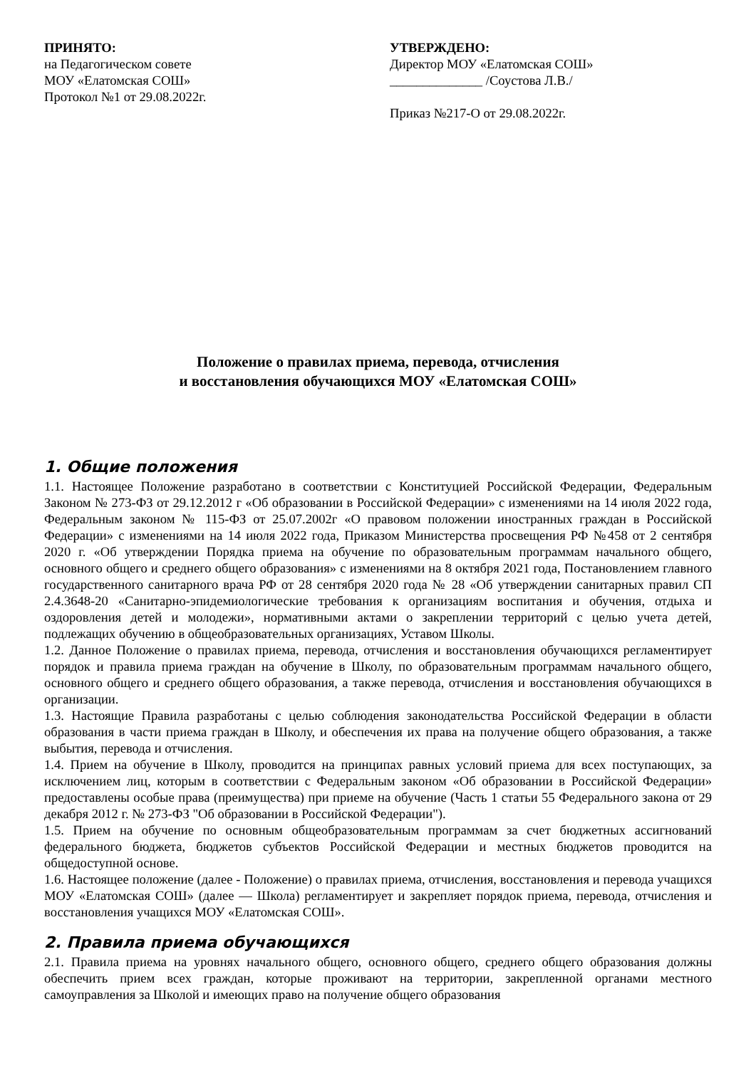ПРИНЯТО:
на Педагогическом совете
МОУ «Елатомская СОШ»
Протокол №1 от 29.08.2022г.
УТВЕРЖДЕНО:
Директор МОУ «Елатомская СОШ»
______________ /Соустова Л.В./
Приказ №217-О от 29.08.2022г.
Положение о правилах приема, перевода, отчисления
и восстановления обучающихся МОУ «Елатомская СОШ»
1. Общие положения
1.1. Настоящее Положение разработано в соответствии с Конституцией Российской Федерации, Федеральным Законом № 273-ФЗ от 29.12.2012 г «Об образовании в Российской Федерации» с изменениями на 14 июля 2022 года, Федеральным законом № 115-ФЗ от 25.07.2002г «О правовом положении иностранных граждан в Российской Федерации» с изменениями на 14 июля 2022 года, Приказом Министерства просвещения РФ №458 от 2 сентября 2020 г. «Об утверждении Порядка приема на обучение по образовательным программам начального общего, основного общего и среднего общего образования» с изменениями на 8 октября 2021 года, Постановлением главного государственного санитарного врача РФ от 28 сентября 2020 года № 28 «Об утверждении санитарных правил СП 2.4.3648-20 «Санитарно-эпидемиологические требования к организациям воспитания и обучения, отдыха и оздоровления детей и молодежи», нормативными актами о закреплении территорий с целью учета детей, подлежащих обучению в общеобразовательных организациях, Уставом Школы.
1.2. Данное Положение о правилах приема, перевода, отчисления и восстановления обучающихся регламентирует порядок и правила приема граждан на обучение в Школу, по образовательным программам начального общего, основного общего и среднего общего образования, а также перевода, отчисления и восстановления обучающихся в организации.
1.3. Настоящие Правила разработаны с целью соблюдения законодательства Российской Федерации в области образования в части приема граждан в Школу, и обеспечения их права на получение общего образования, а также выбытия, перевода и отчисления.
1.4. Прием на обучение в Школу, проводится на принципах равных условий приема для всех поступающих, за исключением лиц, которым в соответствии с Федеральным законом «Об образовании в Российской Федерации» предоставлены особые права (преимущества) при приеме на обучение (Часть 1 статьи 55 Федерального закона от 29 декабря 2012 г. № 273-ФЗ "Об образовании в Российской Федерации").
1.5. Прием на обучение по основным общеобразовательным программам за счет бюджетных ассигнований федерального бюджета, бюджетов субъектов Российской Федерации и местных бюджетов проводится на общедоступной основе.
1.6. Настоящее положение (далее - Положение) о правилах приема, отчисления, восстановления и перевода учащихся МОУ «Елатомская СОШ» (далее — Школа) регламентирует и закрепляет порядок приема, перевода, отчисления и восстановления учащихся МОУ «Елатомская СОШ».
2. Правила приема обучающихся
2.1. Правила приема на уровнях начального общего, основного общего, среднего общего образования должны обеспечить прием всех граждан, которые проживают на территории, закрепленной органами местного самоуправления за Школой и имеющих право на получение общего образования